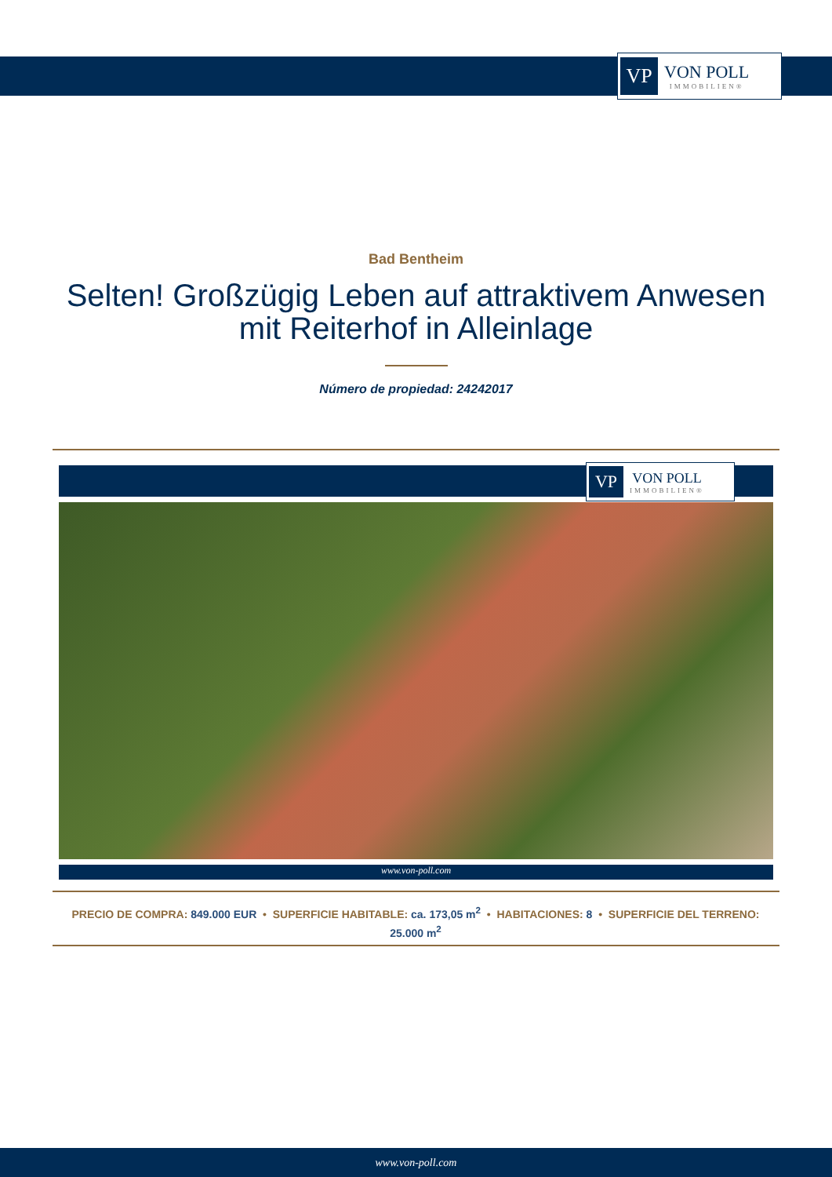VP
VON POLL
IMMOBILIEN®
Bad Bentheim
Selten! Großzügig Leben auf attraktivem Anwesen mit Reiterhof in Alleinlage
Número de propiedad: 24242017
VP
VON POLL
IMMOBILIEN®
www.von-poll.com
PRECIO DE COMPRA: 849.000 EUR • SUPERFICIE HABITABLE: ca. 173,05 m<sup>2</sup> • HABITACIONES: 8 • SUPERFICIE DEL TERRENO: 25.000 m<sup>2</sup>
www.von-poll.com